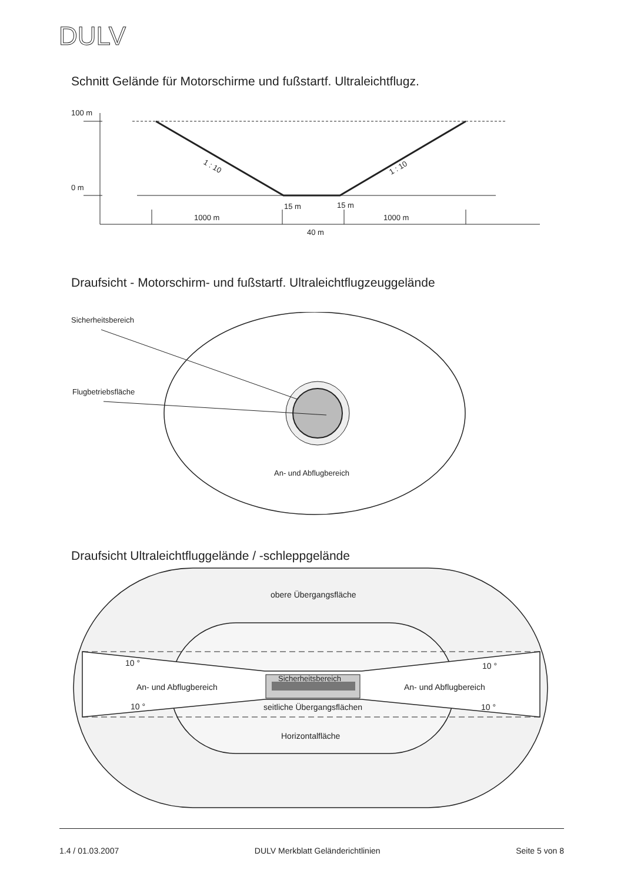DULV
Schnitt Gelände für Motorschirme und fußstartf. Ultraleichtflugz.
100 m
0 m
1 : 10
1 : 10
15 m
15 m
1000 m
1000 m
40 m
Draufsicht - Motorschirm- und fußstartf. Ultraleichtflugzeuggelände
Sicherheitsbereich
Flugbetriebsfläche
An- und Abflugbereich
Draufsicht Ultraleichtfluggelände / -schleppgelände
obere Übergangsfläche
10 °
10 °
Sicherheitsbereich
An- und Abflugbereich
An- und Abflugbereich
10 °
10 °
seitliche Übergangsflächen
Horizontalfläche
1.4 / 01.03.2007 DULV Merkblatt Gelände­richtlinien Seite 5 von 8